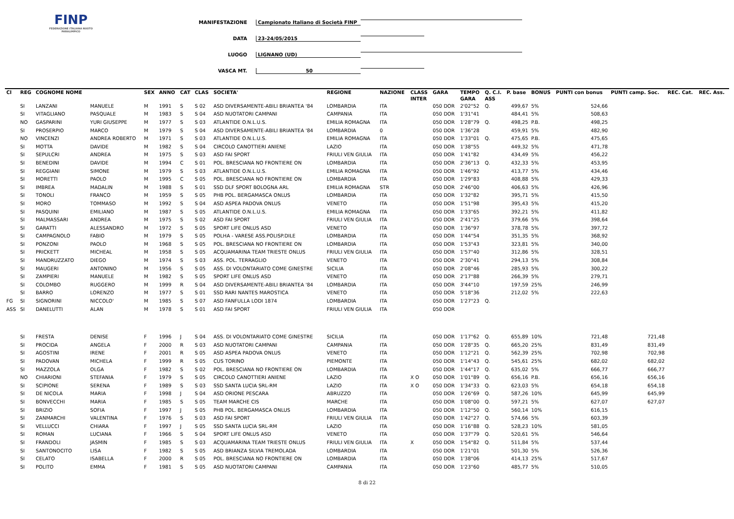FINP
FEDERAZIONE ITALIANA NUOTO PARALIMPICO
MANIFESTAZIONE Campionato Italiano di Società FINP
DATA 23-24/05/2015
LUOGO LIGNANO (UD)
VASCA MT. 50
| Cl | REG | COGNOME NOME | | SEX | ANNO | CAT | CLAS | SOCIETA' | REGIONE | NAZIONE | CLASS | GARA | TEMPO | Q. C.I. | P. base | BONUS | PUNTI con bonus | PUNTI camp. Soc. | REC. Cat. | REC. Ass. |
| --- | --- | --- | --- | --- | --- | --- | --- | --- | --- | --- | --- | --- | --- | --- | --- | --- | --- | --- | --- | --- |
| | | | | | | | | | | | INTER | | GARA | ASS | | | | | | |
| | SI | LANZANI | MANUELE | M | 1991 | S | S 02 | ASD DIVERSAMENTE-ABILI BRIANTEA '84 | LOMBARDIA | ITA | | 050 DOR | 2'02"52 | Q. | 499,67 | 5% | 524,66 | | | |
| | SI | VITAGLIANO | PASQUALE | M | 1983 | S | S 04 | ASD NUOTATORI CAMPANI | CAMPANIA | ITA | | 050 DOR | 1'31"41 | | 484,41 | 5% | 508,63 | | | |
| | NO | GASPARINI | YURI GIUSEPPE | M | 1977 | S | S 03 | ATLANTIDE O.N.L.U.S. | EMILIA ROMAGNA | ITA | | 050 DOR | 1'28"79 | Q. | 498,25 | P.B. | 498,25 | | | |
| | SI | PROSERPIO | MARCO | M | 1979 | S | S 04 | ASD DIVERSAMENTE-ABILI BRIANTEA '84 | LOMBARDIA | 0 | | 050 DOR | 1'36"28 | | 459,91 | 5% | 482,90 | | | |
| | NO | VINCENZI | ANDREA ROBERTO | M | 1971 | S | S 03 | ATLANTIDE O.N.L.U.S. | EMILIA ROMAGNA | ITA | | 050 DOR | 1'33"01 | Q. | 475,65 | P.B. | 475,65 | | | |
| | SI | MOTTA | DAVIDE | M | 1982 | S | S 04 | CIRCOLO CANOTTIERI ANIENE | LAZIO | ITA | | 050 DOR | 1'38"55 | | 449,32 | 5% | 471,78 | | | |
| | SI | SEPULCRI | ANDREA | M | 1975 | S | S 03 | ASD FAI SPORT | FRIULI VEN GIULIA | ITA | | 050 DOR | 1'41"82 | | 434,49 | 5% | 456,22 | | | |
| | SI | BENEDINI | DAVIDE | M | 1994 | C | S 01 | POL. BRESCIANA NO FRONTIERE ON | LOMBARDIA | ITA | | 050 DOR | 2'36"13 | Q. | 432,33 | 5% | 453,95 | | | |
| | SI | REGGIANI | SIMONE | M | 1979 | S | S 03 | ATLANTIDE O.N.L.U.S. | EMILIA ROMAGNA | ITA | | 050 DOR | 1'46"92 | | 413,77 | 5% | 434,46 | | | |
| | SI | MORETTI | PAOLO | M | 1995 | C | S 05 | POL. BRESCIANA NO FRONTIERE ON | LOMBARDIA | ITA | | 050 DOR | 1'29"83 | | 408,88 | 5% | 429,33 | | | |
| | SI | IMBREA | MADALIN | M | 1988 | S | S 01 | SSD DLF SPORT BOLOGNA ARL | EMILIA ROMAGNA | STR | | 050 DOR | 2'46"00 | | 406,63 | 5% | 426,96 | | | |
| | SI | TONOLI | FRANCO | M | 1959 | S | S 05 | PHB POL. BERGAMASCA ONLUS | LOMBARDIA | ITA | | 050 DOR | 1'32"82 | | 395,71 | 5% | 415,50 | | | |
| | SI | MORO | TOMMASO | M | 1992 | S | S 04 | ASD ASPEA PADOVA ONLUS | VENETO | ITA | | 050 DOR | 1'51"98 | | 395,43 | 5% | 415,20 | | | |
| | SI | PASQUINI | EMILIANO | M | 1987 | S | S 05 | ATLANTIDE O.N.L.U.S. | EMILIA ROMAGNA | ITA | | 050 DOR | 1'33"65 | | 392,21 | 5% | 411,82 | | | |
| | SI | MALMASSARI | ANDREA | M | 1975 | S | S 02 | ASD FAI SPORT | FRIULI VEN GIULIA | ITA | | 050 DOR | 2'41"25 | | 379,66 | 5% | 398,64 | | | |
| | SI | GARATTI | ALESSANDRO | M | 1972 | S | S 05 | SPORT LIFE ONLUS ASD | VENETO | ITA | | 050 DOR | 1'36"97 | | 378,78 | 5% | 397,72 | | | |
| | SI | CAMPAGNOLO | FABIO | M | 1979 | S | S 05 | POLHA - VARESE ASS.POLISP.DILE | LOMBARDIA | ITA | | 050 DOR | 1'44"54 | | 351,35 | 5% | 368,92 | | | |
| | SI | PONZONI | PAOLO | M | 1968 | S | S 05 | POL. BRESCIANA NO FRONTIERE ON | LOMBARDIA | ITA | | 050 DOR | 1'53"43 | | 323,81 | 5% | 340,00 | | | |
| | SI | PRICKETT | MICHEAL | M | 1958 | S | S 05 | ACQUAMARINA TEAM TRIESTE ONLUS | FRIULI VEN GIULIA | ITA | | 050 DOR | 1'57"40 | | 312,86 | 5% | 328,51 | | | |
| | SI | MANDRUZZATO | DIEGO | M | 1974 | S | S 03 | ASS. POL. TERRAGLIO | VENETO | ITA | | 050 DOR | 2'30"41 | | 294,13 | 5% | 308,84 | | | |
| | SI | MAUGERI | ANTONINO | M | 1956 | S | S 05 | ASS. DI VOLONTARIATO COME GINESTRE | SICILIA | ITA | | 050 DOR | 2'08"46 | | 285,93 | 5% | 300,22 | | | |
| | SI | ZAMPIERI | MANUELE | M | 1982 | S | S 05 | SPORT LIFE ONLUS ASD | VENETO | ITA | | 050 DOR | 2'17"88 | | 266,39 | 5% | 279,71 | | | |
| | SI | COLOMBO | RUGGERO | M | 1999 | R | S 04 | ASD DIVERSAMENTE-ABILI BRIANTEA '84 | LOMBARDIA | ITA | | 050 DOR | 3'44"10 | | 197,59 | 25% | 246,99 | | | |
| | SI | BARRO | LORENZO | M | 1977 | S | S 01 | SSD RARI NANTES MAROSTICA | VENETO | ITA | | 050 DOR | 5'18"36 | | 212,02 | 5% | 222,63 | | | |
| FG | SI | SIGNORINI | NICCOLO' | M | 1985 | S | S 07 | ASD FANFULLA LODI 1874 | LOMBARDIA | ITA | | 050 DOR | 1'27"23 | Q. | | | | | | |
| ASS | SI | DANELUTTI | ALAN | M | 1978 | S | S 01 | ASD FAI SPORT | FRIULI VEN GIULIA | ITA | | 050 DOR | | | | | | | | |
| | SI | FRESTA | DENISE | F | 1996 | J | S 04 | ASS. DI VOLONTARIATO COME GINESTRE | SICILIA | ITA | | 050 DOR | 1'17"62 | Q. | 655,89 | 10% | 721,48 | 721,48 | | |
| | SI | PROCIDA | ANGELA | F | 2000 | R | S 03 | ASD NUOTATORI CAMPANI | CAMPANIA | ITA | | 050 DOR | 1'28"35 | Q. | 665,20 | 25% | 831,49 | 831,49 | | |
| | SI | AGOSTINI | IRENE | F | 2001 | R | S 05 | ASD ASPEA PADOVA ONLUS | VENETO | ITA | | 050 DOR | 1'12"21 | Q. | 562,39 | 25% | 702,98 | 702,98 | | |
| | SI | PADOVAN | MICHELA | F | 1999 | R | S 05 | CUS TORINO | PIEMONTE | ITA | | 050 DOR | 1'14"43 | Q. | 545,61 | 25% | 682,02 | 682,02 | | |
| | SI | MAZZOLA | OLGA | F | 1982 | S | S 02 | POL. BRESCIANA NO FRONTIERE ON | LOMBARDIA | ITA | | 050 DOR | 1'44"17 | Q. | 635,02 | 5% | 666,77 | 666,77 | | |
| | NO | CHIARIONI | STEFANIA | F | 1979 | S | S 05 | CIRCOLO CANOTTIERI ANIENE | LAZIO | ITA | X O | 050 DOR | 1'01"89 | Q. | 656,16 | P.B. | 656,16 | 656,16 | | |
| | SI | SCIPIONE | SERENA | F | 1989 | S | S 03 | SSD SANTA LUCIA SRL-RM | LAZIO | ITA | X O | 050 DOR | 1'34"33 | Q. | 623,03 | 5% | 654,18 | 654,18 | | |
| | SI | DE NICOLA | MARIA | F | 1998 | J | S 04 | ASD ORIONE PESCARA | ABRUZZO | ITA | | 050 DOR | 1'26"69 | Q. | 587,26 | 10% | 645,99 | 645,99 | | |
| | SI | BONVECCHI | MARIA | F | 1985 | S | S 05 | TEAM MARCHE CIS | MARCHE | ITA | | 050 DOR | 1'08"00 | Q. | 597,21 | 5% | 627,07 | 627,07 | | |
| | SI | BRIZIO | SOFIA | F | 1997 | J | S 05 | PHB POL. BERGAMASCA ONLUS | LOMBARDIA | ITA | | 050 DOR | 1'12"50 | Q. | 560,14 | 10% | 616,15 | | | |
| | SI | ZANMARCHI | VALENTINA | F | 1976 | S | S 03 | ASD FAI SPORT | FRIULI VEN GIULIA | ITA | | 050 DOR | 1'42"27 | Q. | 574,66 | 5% | 603,39 | | | |
| | SI | VELLUCCI | CHIARA | F | 1997 | J | S 05 | SSD SANTA LUCIA SRL-RM | LAZIO | ITA | | 050 DOR | 1'16"88 | Q. | 528,23 | 10% | 581,05 | | | |
| | SI | ROMAN | LUCIANA | F | 1966 | S | S 04 | SPORT LIFE ONLUS ASD | VENETO | ITA | | 050 DOR | 1'37"79 | Q. | 520,61 | 5% | 546,64 | | | |
| | SI | FRANDOLI | JASMIN | F | 1985 | S | S 03 | ACQUAMARINA TEAM TRIESTE ONLUS | FRIULI VEN GIULIA | ITA | X | 050 DOR | 1'54"82 | Q. | 511,84 | 5% | 537,44 | | | |
| | SI | SANTONOCITO | LISA | F | 1982 | S | S 05 | ASD BRIANZA SILVIA TREMOLADA | LOMBARDIA | ITA | | 050 DOR | 1'21"01 | | 501,30 | 5% | 526,36 | | | |
| | SI | CELATO | ISABELLA | F | 2000 | R | S 05 | POL. BRESCIANA NO FRONTIERE ON | LOMBARDIA | ITA | | 050 DOR | 1'38"06 | | 414,13 | 25% | 517,67 | | | |
| | SI | POLITO | EMMA | F | 1981 | S | S 05 | ASD NUOTATORI CAMPANI | CAMPANIA | ITA | | 050 DOR | 1'23"60 | | 485,77 | 5% | 510,05 | | | |
8 di 22